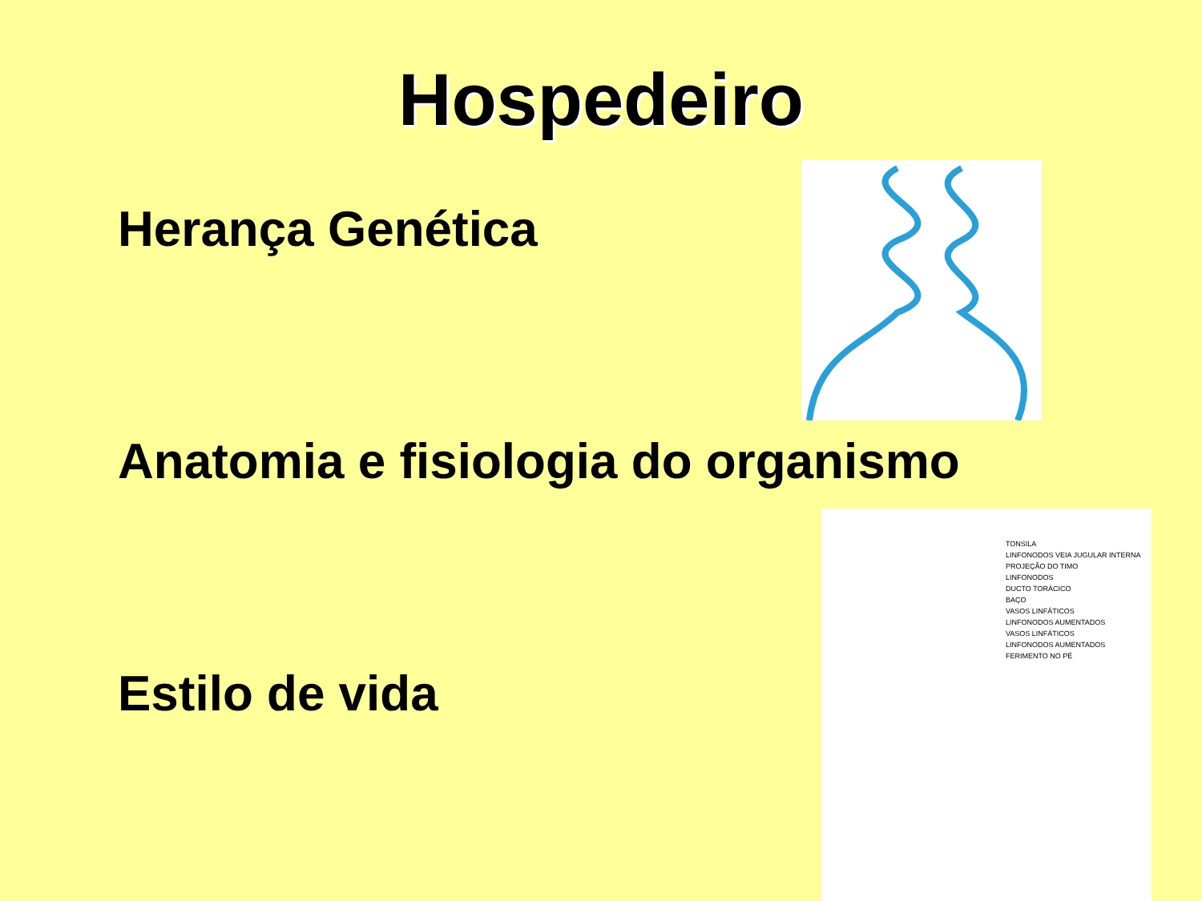Hospedeiro
Herança Genética
Anatomia e fisiologia do organismo
Estilo de vida
TONSILA
LINFONODOS VEIA JUGULAR INTERNA
PROJEÇÃO DO TIMO
LINFONODOS
DUCTO TORÁCICO
BAÇO
VASOS LINFÁTICOS
LINFONODOS AUMENTADOS
VASOS LINFÁTICOS
LINFONODOS AUMENTADOS
FERIMENTO NO PÉ